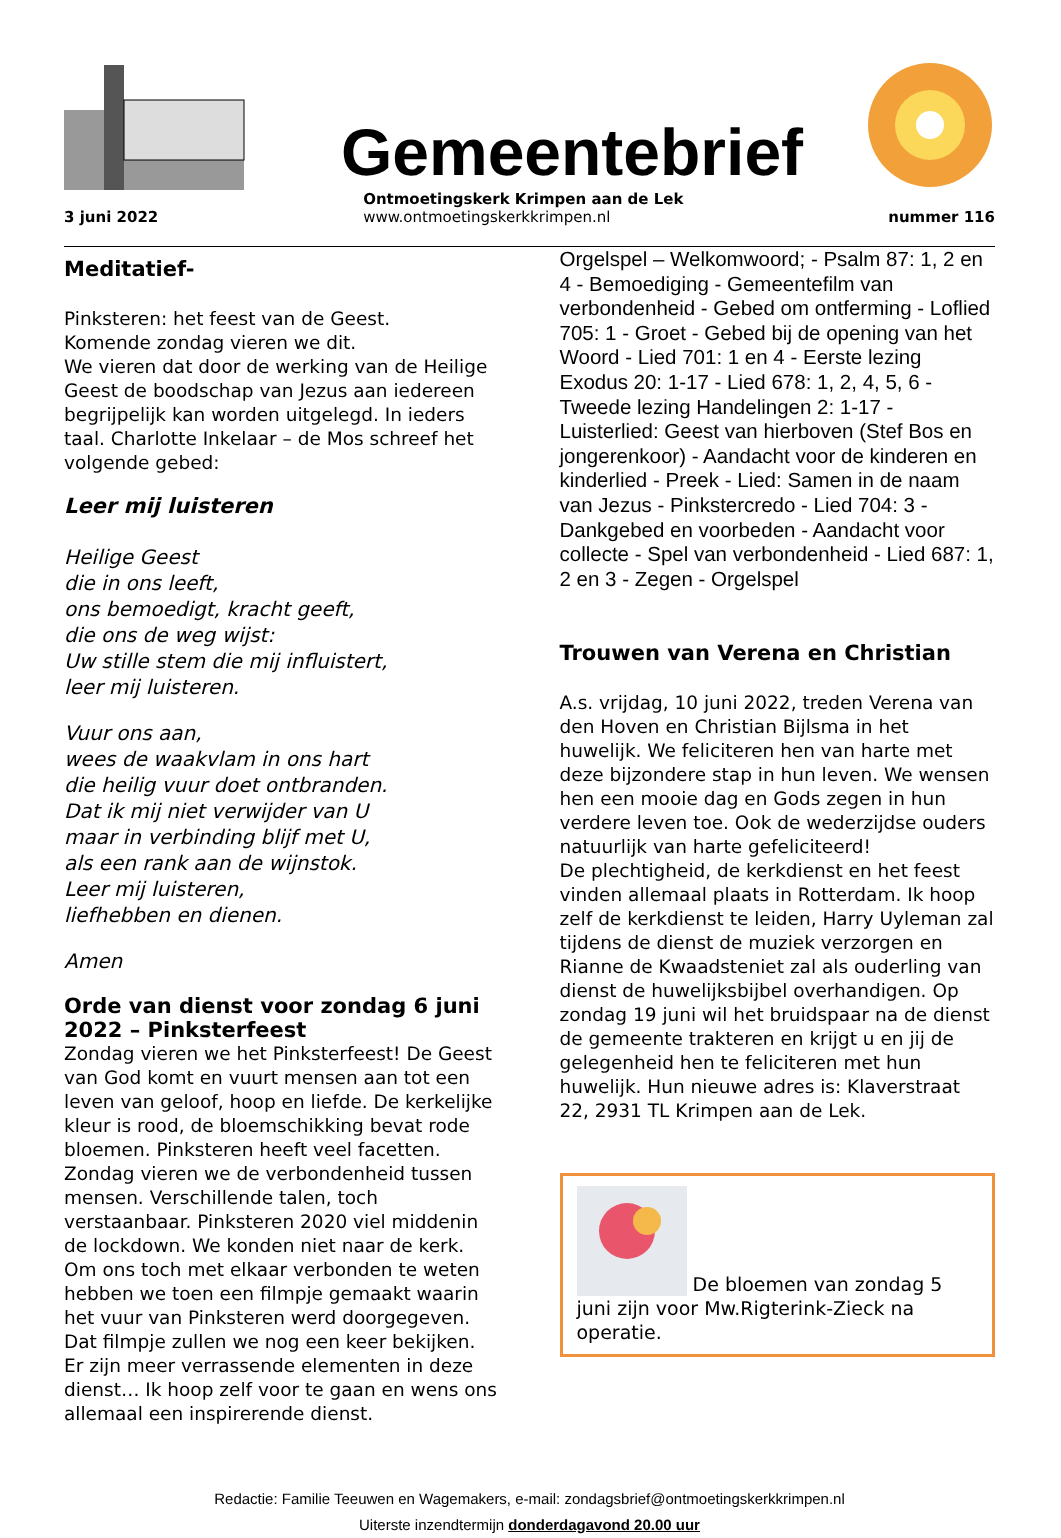Gemeentebrief
3 juni 2022 Ontmoetingskerk Krimpen aan de Lek
www.ontmoetingskerkkrimpen.nl
nummer 116
Meditatief-
Pinksteren: het feest van de Geest.
Komende zondag vieren we dit.
We vieren dat door de werking van de Heilige Geest de boodschap van Jezus aan iedereen begrijpelijk kan worden uitgelegd. In ieders taal. Charlotte Inkelaar – de Mos schreef het volgende gebed:
Leer mij luisteren
Heilige Geest
die in ons leeft,
ons bemoedigt, kracht geeft,
die ons de weg wijst:
Uw stille stem die mij influistert,
leer mij luisteren.
Vuur ons aan,
wees de waakvlam in ons hart
die heilig vuur doet ontbranden.
Dat ik mij niet verwijder van U
maar in verbinding blijf met U,
als een rank aan de wijnstok.
Leer mij luisteren,
liefhebben en dienen.
Amen
Orde van dienst voor zondag 6 juni 2022 – Pinksterfeest
Zondag vieren we het Pinksterfeest! De Geest van God komt en vuurt mensen aan tot een leven van geloof, hoop en liefde. De kerkelijke kleur is rood, de bloemschikking bevat rode bloemen. Pinksteren heeft veel facetten. Zondag vieren we de verbondenheid tussen mensen. Verschillende talen, toch verstaanbaar. Pinksteren 2020 viel middenin de lockdown. We konden niet naar de kerk. Om ons toch met elkaar verbonden te weten hebben we toen een filmpje gemaakt waarin het vuur van Pinksteren werd doorgegeven. Dat filmpje zullen we nog een keer bekijken. Er zijn meer verrassende elementen in deze dienst… Ik hoop zelf voor te gaan en wens ons allemaal een inspirerende dienst.
Orgelspel – Welkomwoord; - Psalm 87: 1, 2 en 4 - Bemoediging - Gemeentefilm van verbondenheid - Gebed om ontferming - Loflied 705: 1 - Groet - Gebed bij de opening van het Woord - Lied 701: 1 en 4 - Eerste lezing Exodus 20: 1-17 - Lied 678: 1, 2, 4, 5, 6 - Tweede lezing Handelingen 2: 1-17 - Luisterlied: Geest van hierboven (Stef Bos en jongerenkoor) - Aandacht voor de kinderen en kinderlied - Preek - Lied: Samen in de naam van Jezus - Pinkstercredo - Lied 704: 3 - Dankgebed en voorbeden - Aandacht voor collecte - Spel van verbondenheid - Lied 687: 1, 2 en 3 - Zegen - Orgelspel
Trouwen van Verena en Christian
A.s. vrijdag, 10 juni 2022, treden Verena van den Hoven en Christian Bijlsma in het huwelijk. We feliciteren hen van harte met deze bijzondere stap in hun leven. We wensen hen een mooie dag en Gods zegen in hun verdere leven toe. Ook de wederzijdse ouders natuurlijk van harte gefeliciteerd!
De plechtigheid, de kerkdienst en het feest vinden allemaal plaats in Rotterdam. Ik hoop zelf de kerkdienst te leiden, Harry Uyleman zal tijdens de dienst de muziek verzorgen en Rianne de Kwaadsteniet zal als ouderling van dienst de huwelijksbijbel overhandigen. Op zondag 19 juni wil het bruidspaar na de dienst de gemeente trakteren en krijgt u en jij de gelegenheid hen te feliciteren met hun huwelijk. Hun nieuwe adres is: Klaverstraat 22, 2931 TL Krimpen aan de Lek.
De bloemen van zondag 5 juni zijn voor Mw.Rigterink-Zieck na operatie.
Redactie: Familie Teeuwen en Wagemakers, e-mail: zondagsbrief@ontmoetingskerkkrimpen.nl
Uiterste inzendtermijn donderdagavond 20.00 uur